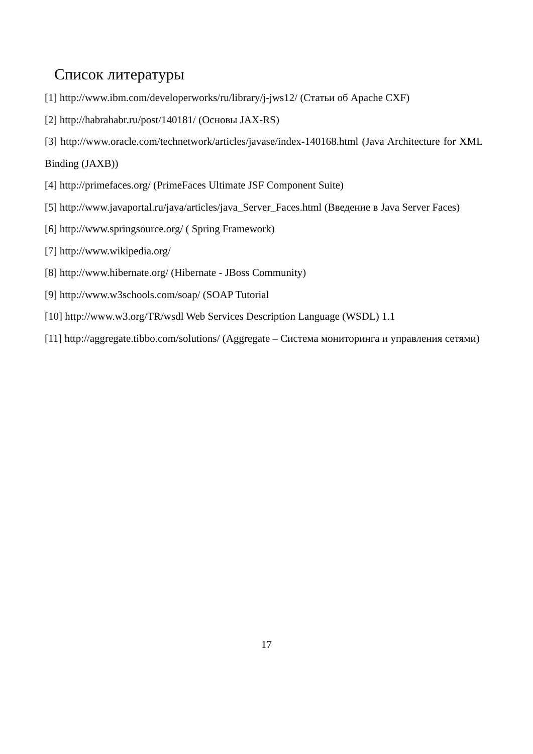Список литературы
[1] http://www.ibm.com/developerworks/ru/library/j-jws12/ (Статьи об Apache CXF)
[2] http://habrahabr.ru/post/140181/ (Основы JAX-RS)
[3] http://www.oracle.com/technetwork/articles/javase/index-140168.html (Java Architecture for XML Binding (JAXB))
[4] http://primefaces.org/ (PrimeFaces Ultimate JSF Component Suite)
[5] http://www.javaportal.ru/java/articles/java_Server_Faces.html (Введение в Java Server Faces)
[6] http://www.springsource.org/ ( Spring Framework)
[7] http://www.wikipedia.org/
[8] http://www.hibernate.org/ (Hibernate - JBoss Community)
[9] http://www.w3schools.com/soap/ (SOAP Tutorial
[10] http://www.w3.org/TR/wsdl Web Services Description Language (WSDL) 1.1
[11] http://aggregate.tibbo.com/solutions/ (Aggregate – Система мониторинга и управления сетями)
17